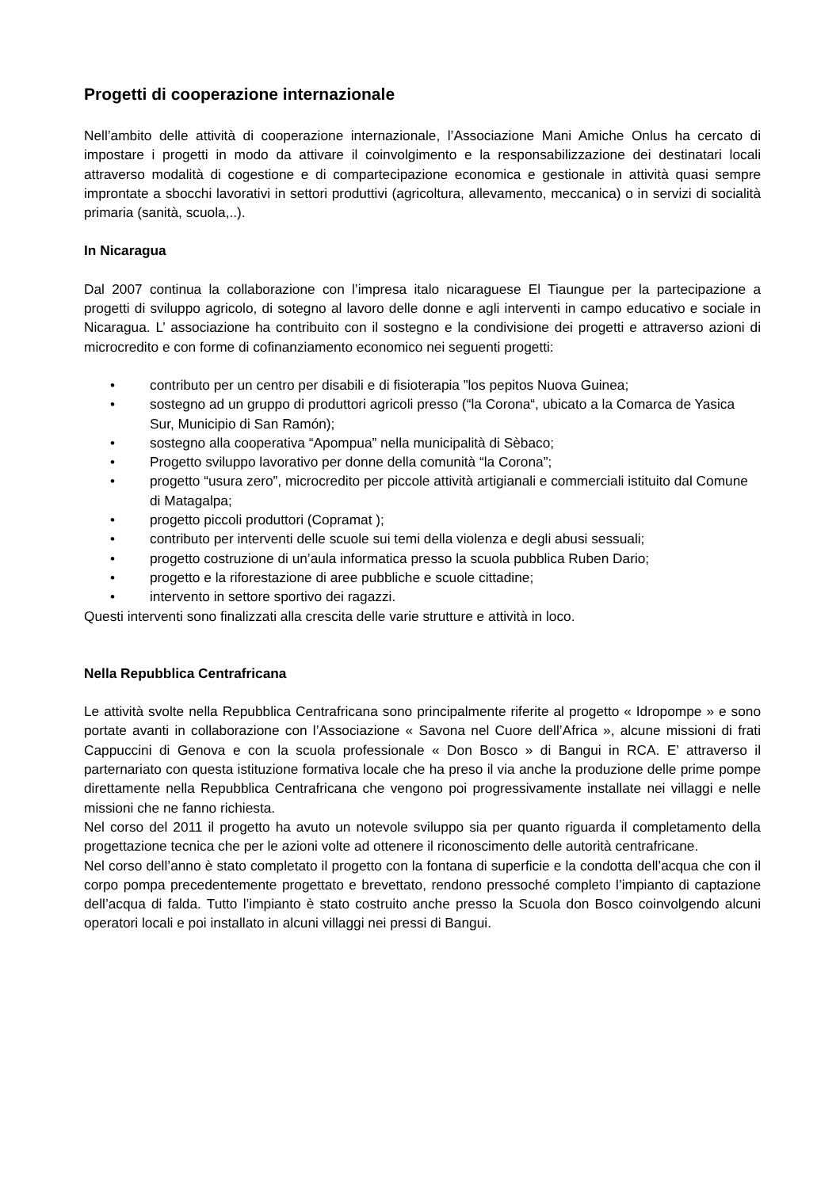Progetti di cooperazione internazionale
Nell’ambito delle attività di cooperazione internazionale, l’Associazione Mani Amiche Onlus ha cercato di impostare i progetti in modo da attivare il coinvolgimento e la responsabilizzazione dei destinatari locali attraverso modalità di cogestione e di compartecipazione economica e gestionale in attività quasi sempre improntate a sbocchi lavorativi in settori produttivi (agricoltura, allevamento, meccanica) o in servizi di socialità primaria (sanità, scuola,..).
In Nicaragua
Dal 2007 continua la collaborazione con l’impresa italo nicaraguese El Tiaungue per la partecipazione a progetti di sviluppo agricolo, di sotegno al lavoro delle donne e agli interventi in campo educativo e sociale in Nicaragua. L’ associazione ha contribuito con il sostegno e la condivisione dei progetti e attraverso azioni di microcredito e con forme di cofinanziamento economico nei seguenti progetti:
• contributo per un centro per disabili e di fisioterapia ”los pepitos Nuova Guinea;
• sostegno ad un gruppo di produttori agricoli presso (“la Corona“, ubicato a la Comarca de Yasica Sur, Municipio di San Ramón);
• sostegno alla cooperativa “Apompua” nella municipalità di Sèbaco;
• Progetto sviluppo lavorativo per donne della comunità “la Corona”;
• progetto “usura zero”, microcredito per piccole attività artigianali e commerciali istituito dal Comune di Matagalpa;
• progetto piccoli produttori (Copramat );
• contributo per interventi delle scuole sui temi della violenza e degli abusi sessuali;
• progetto costruzione di un’aula informatica presso la scuola pubblica Ruben Dario;
• progetto e la riforestazione di aree pubbliche e scuole cittadine;
• intervento in settore sportivo dei ragazzi.
Questi interventi sono finalizzati alla crescita delle varie strutture e attività in loco.
Nella Repubblica Centrafricana
Le attività svolte nella Repubblica Centrafricana sono principalmente riferite al progetto « Idropompe » e sono portate avanti in collaborazione con l’Associazione « Savona nel Cuore dell’Africa », alcune missioni di frati Cappuccini di Genova e con la scuola professionale « Don Bosco » di Bangui in RCA. E’ attraverso il parternariato con questa istituzione formativa locale che ha preso il via anche la produzione delle prime pompe direttamente nella Repubblica Centrafricana che vengono poi progressivamente installate nei villaggi e nelle missioni che ne fanno richiesta.
Nel corso del 2011 il progetto ha avuto un notevole sviluppo sia per quanto riguarda il completamento della progettazione tecnica che per le azioni volte ad ottenere il riconoscimento delle autorità centrafricane.
Nel corso dell’anno è stato completato il progetto con la fontana di superficie e la condotta dell’acqua che con il corpo pompa precedentemente progettato e brevettato, rendono pressoché completo l’impianto di captazione dell’acqua di falda. Tutto l’impianto è stato costruito anche presso la Scuola don Bosco coinvolgendo alcuni operatori locali e poi installato in alcuni villaggi nei pressi di Bangui.